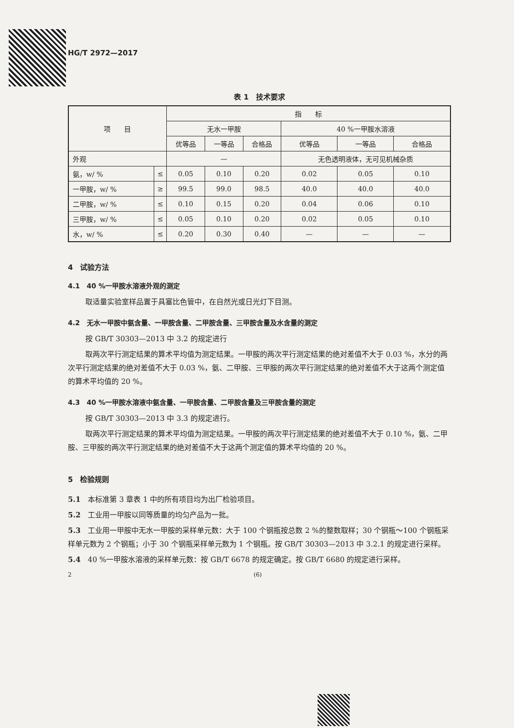HG/T 2972—2017
表 1　技术要求
| 项 目 | | 指 标 | | | | | |
| --- | --- | --- | --- | --- | --- | --- | --- |
| | | 无水一甲胺 | | | 40 %一甲胺水溶液 | | |
| | | 优等品 | 一等品 | 合格品 | 优等品 | 一等品 | 合格品 |
| 外观 | | — | | | 无色透明液体，无可见机械杂质 | | |
| 氨，w/ % | ≤ | 0.05 | 0.10 | 0.20 | 0.02 | 0.05 | 0.10 |
| 一甲胺，w/ % | ≥ | 99.5 | 99.0 | 98.5 | 40.0 | 40.0 | 40.0 |
| 二甲胺，w/ % | ≤ | 0.10 | 0.15 | 0.20 | 0.04 | 0.06 | 0.10 |
| 三甲胺，w/ % | ≤ | 0.05 | 0.10 | 0.20 | 0.02 | 0.05 | 0.10 |
| 水，w/ % | ≤ | 0.20 | 0.30 | 0.40 | — | — | — |
4　试验方法
4.1　40 %一甲胺水溶液外观的测定
取适量实验室样品置于具塞比色管中，在自然光或日光灯下目测。
4.2　无水一甲胺中氨含量、一甲胺含量、二甲胺含量、三甲胺含量及水含量的测定
按 GB/T 30303—2013 中 3.2 的规定进行
取两次平行测定结果的算术平均值为测定结果。一甲胺的两次平行测定结果的绝对差值不大于 0.03 %，水分的两次平行测定结果的绝对差值不大于 0.03 %，氨、二甲胺、三甲胺的两次平行测定结果的绝对差值不大于这两个测定值的算术平均值的 20 %。
4.3　40 %一甲胺水溶液中氨含量、一甲胺含量、二甲胺含量及三甲胺含量的测定
按 GB/T 30303—2013 中 3.3 的规定进行。
取两次平行测定结果的算术平均值为测定结果。一甲胺的两次平行测定结果的绝对差值不大于 0.10 %，氨、二甲胺、三甲胺的两次平行测定结果的绝对差值不大于这两个测定值的算术平均值的 20 %。
5　检验规则
5.1　本标准第 3 章表 1 中的所有项目均为出厂检验项目。
5.2　工业用一甲胺以同等质量的均匀产品为一批。
5.3　工业用一甲胺中无水一甲胺的采样单元数：大于 100 个钢瓶按总数 2 %的整数取样；30 个钢瓶～100 个钢瓶采样单元数为 2 个钢瓶；小于 30 个钢瓶采样单元数为 1 个钢瓶。按 GB/T 30303—2013 中 3.2.1 的规定进行采样。
5.4　40 %一甲胺水溶液的采样单元数：按 GB/T 6678 的规定确定。按 GB/T 6680 的规定进行采样。
2 (6)